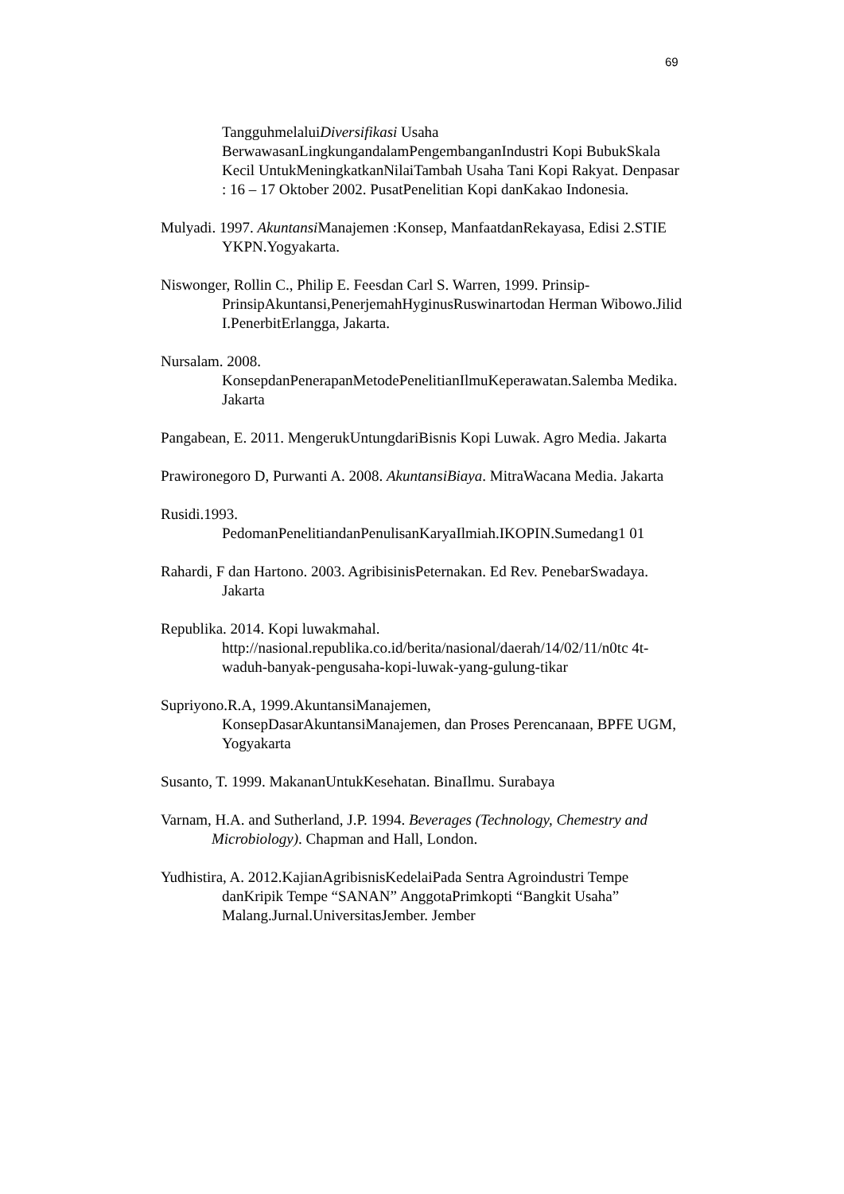69
TangguhmelaluiDiversifikasi Usaha BerwawasanLingkungandalamPengembanganIndustri Kopi BubukSkala Kecil UntukMeningkatkanNilaiTambah Usaha Tani Kopi Rakyat. Denpasar : 16 – 17 Oktober 2002. PusatPenelitian Kopi danKakao Indonesia.
Mulyadi. 1997. Akuntansi Manajemen :Konsep, ManfaatdanRekayasa, Edisi 2.STIE YKPN.Yogyakarta.
Niswonger, Rollin C., Philip E. Feesdan Carl S. Warren, 1999. Prinsip-PrinsipAkuntansi,PenerjemahHyginusRuswinartodan Herman Wibowo.Jilid I.PenerbitErlangga, Jakarta.
Nursalam. 2008.
KonsepdanPenerapanMetodePenelitianIlmuKeperawatan.Salemba Medika. Jakarta
Pangabean, E. 2011. MengerukUntungdariBisnis Kopi Luwak. Agro Media. Jakarta
Prawironegoro D, Purwanti A. 2008. AkuntansiBiaya. MitraWacana Media. Jakarta
Rusidi.1993.
PedomanPenelitiandanPenulisanKaryaIlmiah.IKOPIN.Sumedang1 01
Rahardi, F dan Hartono. 2003. AgribisinisPeternakan. Ed Rev. PenebarSwadaya. Jakarta
Republika. 2014. Kopi luwakmahal.
http://nasional.republika.co.id/berita/nasional/daerah/14/02/11/n0tc 4t-waduh-banyak-pengusaha-kopi-luwak-yang-gulung-tikar
Supriyono.R.A, 1999.AkuntansiManajemen,
KonsepDasarAkuntansiManajemen, dan Proses Perencanaan, BPFE UGM, Yogyakarta
Susanto, T. 1999. MakananUntukKesehatan. BinaIlmu. Surabaya
Varnam, H.A. and Sutherland, J.P. 1994. Beverages (Technology, Chemestry and Microbiology). Chapman and Hall, London.
Yudhistira, A. 2012.KajianAgribisnisKedelaiPada Sentra Agroindustri Tempe danKripik Tempe “SANAN” AnggotaPrimkopti “Bangkit Usaha” Malang.Jurnal.UniversitasJember. Jember